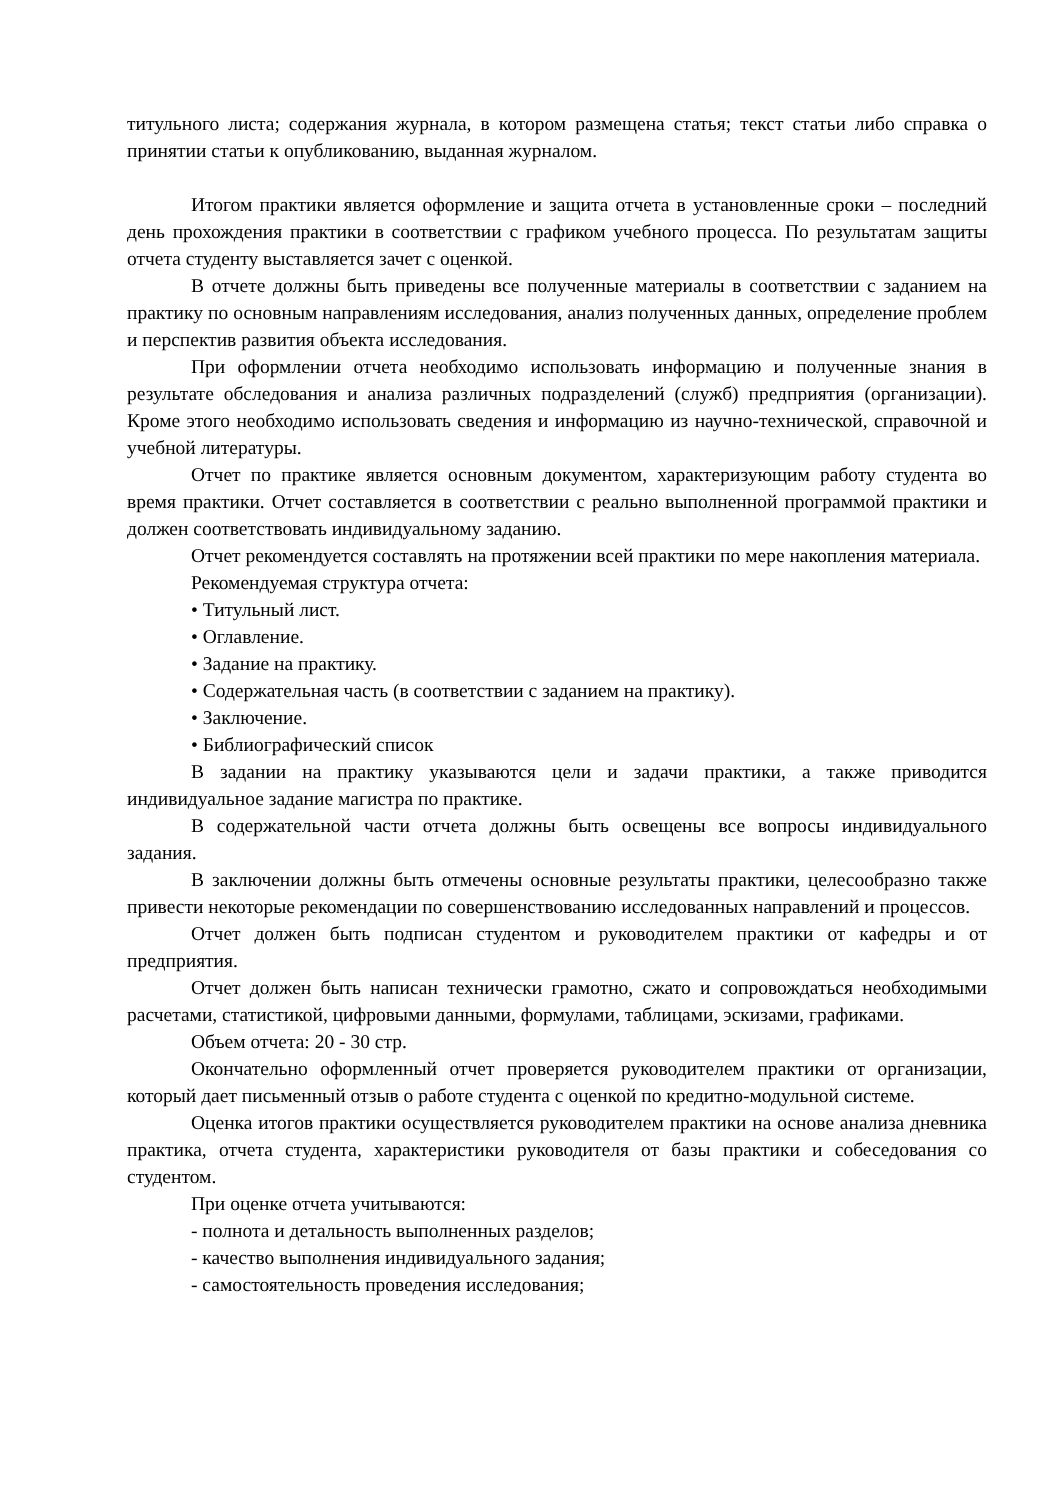титульного листа; содержания журнала, в котором размещена статья; текст статьи либо справка о принятии статьи к опубликованию, выданная журналом.
Итогом практики является оформление и защита отчета в установленные сроки – последний день прохождения практики в соответствии с графиком учебного процесса. По результатам защиты отчета студенту выставляется зачет с оценкой.
В отчете должны быть приведены все полученные материалы в соответствии с заданием на практику по основным направлениям исследования, анализ полученных данных, определение проблем и перспектив развития объекта исследования.
При оформлении отчета необходимо использовать информацию и полученные знания в результате обследования и анализа различных подразделений (служб) предприятия (организации). Кроме этого необходимо использовать сведения и информацию из научно-технической, справочной и учебной литературы.
Отчет по практике является основным документом, характеризующим работу студента во время практики. Отчет составляется в соответствии с реально выполненной программой практики и должен соответствовать индивидуальному заданию.
Отчет рекомендуется составлять на протяжении всей практики по мере накопления материала.
Рекомендуемая структура отчета:
• Титульный лист.
• Оглавление.
• Задание на практику.
• Содержательная часть (в соответствии с заданием на практику).
• Заключение.
• Библиографический список
В задании на практику указываются цели и задачи практики, а также приводится индивидуальное задание магистра по практике.
В содержательной части отчета должны быть освещены все вопросы индивидуального задания.
В заключении должны быть отмечены основные результаты практики, целесообразно также привести некоторые рекомендации по совершенствованию исследованных направлений и процессов.
Отчет должен быть подписан студентом и руководителем практики от кафедры и от предприятия.
Отчет должен быть написан технически грамотно, сжато и сопровождаться необходимыми расчетами, статистикой, цифровыми данными, формулами, таблицами, эскизами, графиками.
Объем отчета: 20 - 30 стр.
Окончательно оформленный отчет проверяется руководителем практики от организации, который дает письменный отзыв о работе студента с оценкой по кредитно-модульной системе.
Оценка итогов практики осуществляется руководителем практики на основе анализа дневника практика, отчета студента, характеристики руководителя от базы практики и собеседования со студентом.
При оценке отчета учитываются:
- полнота и детальность выполненных разделов;
- качество выполнения индивидуального задания;
- самостоятельность проведения исследования;